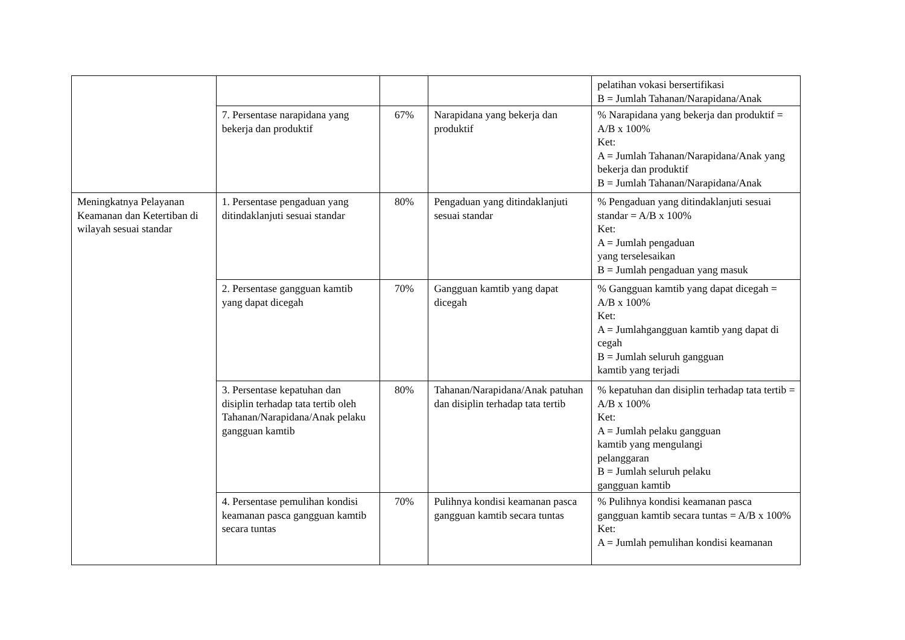| | | | | pelatihan vokasi bersertifikasi B = Jumlah Tahanan/Narapidana/Anak |
| | 7. Persentase narapidana yang bekerja dan produktif | 67% | Narapidana yang bekerja dan produktif | % Narapidana yang bekerja dan produktif = A/B x 100% Ket: A = Jumlah Tahanan/Narapidana/Anak yang bekerja dan produktif B = Jumlah Tahanan/Narapidana/Anak |
| Meningkatnya Pelayanan Keamanan dan Ketertiban di wilayah sesuai standar | 1. Persentase pengaduan yang ditindaklanjuti sesuai standar | 80% | Pengaduan yang ditindaklanjuti sesuai standar | % Pengaduan yang ditindaklanjuti sesuai standar = A/B x 100% Ket: A = Jumlah pengaduan yang terselesaikan B = Jumlah pengaduan yang masuk |
| | 2. Persentase gangguan kamtib yang dapat dicegah | 70% | Gangguan kamtib yang dapat dicegah | % Gangguan kamtib yang dapat dicegah = A/B x 100% Ket: A = Jumlahgangguan kamtib yang dapat di cegah B = Jumlah seluruh gangguan kamtib yang terjadi |
| | 3. Persentase kepatuhan dan disiplin terhadap tata tertib oleh Tahanan/Narapidana/Anak pelaku gangguan kamtib | 80% | Tahanan/Narapidana/Anak patuhan dan disiplin terhadap tata tertib | % kepatuhan dan disiplin terhadap tata tertib = A/B x 100% Ket: A = Jumlah pelaku gangguan kamtib yang mengulangi pelanggaran B = Jumlah seluruh pelaku gangguan kamtib |
| | 4. Persentase pemulihan kondisi keamanan pasca gangguan kamtib secara tuntas | 70% | Pulihnya kondisi keamanan pasca gangguan kamtib secara tuntas | % Pulihnya kondisi keamanan pasca gangguan kamtib secara tuntas = A/B x 100% Ket: A = Jumlah pemulihan kondisi keamanan |